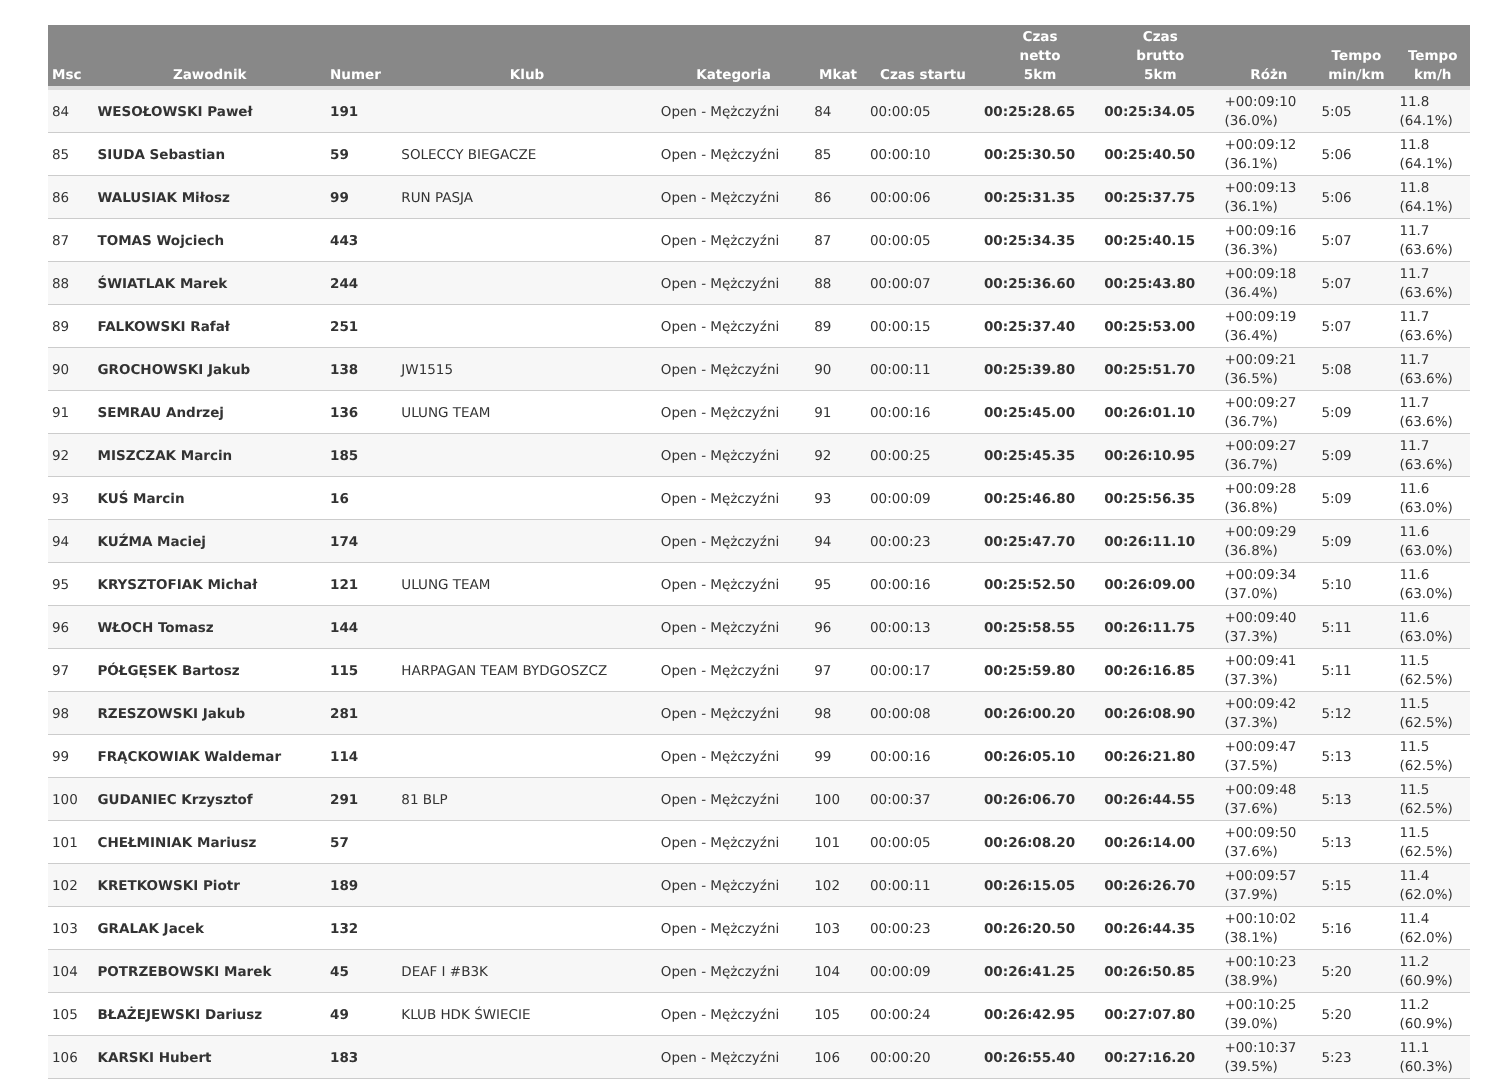| Msc | Zawodnik | Numer | Klub | Kategoria | Mkat | Czas startu | Czas netto 5km | Czas brutto 5km | Różn | Tempo min/km | Tempo km/h |
| --- | --- | --- | --- | --- | --- | --- | --- | --- | --- | --- | --- |
| 84 | WESOŁOWSKI Paweł | 191 | | Open - Mężczyźni | 84 | 00:00:05 | 00:25:28.65 | 00:25:34.05 | +00:09:10 (36.0%) | 5:05 | 11.8 (64.1%) |
| 85 | SIUDA Sebastian | 59 | SOLECCY BIEGACZE | Open - Mężczyźni | 85 | 00:00:10 | 00:25:30.50 | 00:25:40.50 | +00:09:12 (36.1%) | 5:06 | 11.8 (64.1%) |
| 86 | WALUSIAK Miłosz | 99 | RUN PASJA | Open - Mężczyźni | 86 | 00:00:06 | 00:25:31.35 | 00:25:37.75 | +00:09:13 (36.1%) | 5:06 | 11.8 (64.1%) |
| 87 | TOMAS Wojciech | 443 | | Open - Mężczyźni | 87 | 00:00:05 | 00:25:34.35 | 00:25:40.15 | +00:09:16 (36.3%) | 5:07 | 11.7 (63.6%) |
| 88 | ŚWIATLAK Marek | 244 | | Open - Mężczyźni | 88 | 00:00:07 | 00:25:36.60 | 00:25:43.80 | +00:09:18 (36.4%) | 5:07 | 11.7 (63.6%) |
| 89 | FALKOWSKI Rafał | 251 | | Open - Mężczyźni | 89 | 00:00:15 | 00:25:37.40 | 00:25:53.00 | +00:09:19 (36.4%) | 5:07 | 11.7 (63.6%) |
| 90 | GROCHOWSKI Jakub | 138 | JW1515 | Open - Mężczyźni | 90 | 00:00:11 | 00:25:39.80 | 00:25:51.70 | +00:09:21 (36.5%) | 5:08 | 11.7 (63.6%) |
| 91 | SEMRAU Andrzej | 136 | ULUNG TEAM | Open - Mężczyźni | 91 | 00:00:16 | 00:25:45.00 | 00:26:01.10 | +00:09:27 (36.7%) | 5:09 | 11.7 (63.6%) |
| 92 | MISZCZAK Marcin | 185 | | Open - Mężczyźni | 92 | 00:00:25 | 00:25:45.35 | 00:26:10.95 | +00:09:27 (36.7%) | 5:09 | 11.7 (63.6%) |
| 93 | KUŚ Marcin | 16 | | Open - Mężczyźni | 93 | 00:00:09 | 00:25:46.80 | 00:25:56.35 | +00:09:28 (36.8%) | 5:09 | 11.6 (63.0%) |
| 94 | KUŹMA Maciej | 174 | | Open - Mężczyźni | 94 | 00:00:23 | 00:25:47.70 | 00:26:11.10 | +00:09:29 (36.8%) | 5:09 | 11.6 (63.0%) |
| 95 | KRYSZTOFIAK Michał | 121 | ULUNG TEAM | Open - Mężczyźni | 95 | 00:00:16 | 00:25:52.50 | 00:26:09.00 | +00:09:34 (37.0%) | 5:10 | 11.6 (63.0%) |
| 96 | WŁOCH Tomasz | 144 | | Open - Mężczyźni | 96 | 00:00:13 | 00:25:58.55 | 00:26:11.75 | +00:09:40 (37.3%) | 5:11 | 11.6 (63.0%) |
| 97 | PÓŁGĘSEK Bartosz | 115 | HARPAGAN TEAM BYDGOSZCZ | Open - Mężczyźni | 97 | 00:00:17 | 00:25:59.80 | 00:26:16.85 | +00:09:41 (37.3%) | 5:11 | 11.5 (62.5%) |
| 98 | RZESZOWSKI Jakub | 281 | | Open - Mężczyźni | 98 | 00:00:08 | 00:26:00.20 | 00:26:08.90 | +00:09:42 (37.3%) | 5:12 | 11.5 (62.5%) |
| 99 | FRĄCKOWIAK Waldemar | 114 | | Open - Mężczyźni | 99 | 00:00:16 | 00:26:05.10 | 00:26:21.80 | +00:09:47 (37.5%) | 5:13 | 11.5 (62.5%) |
| 100 | GUDANIEC Krzysztof | 291 | 81 BLP | Open - Mężczyźni | 100 | 00:00:37 | 00:26:06.70 | 00:26:44.55 | +00:09:48 (37.6%) | 5:13 | 11.5 (62.5%) |
| 101 | CHEŁMINIAK Mariusz | 57 | | Open - Mężczyźni | 101 | 00:00:05 | 00:26:08.20 | 00:26:14.00 | +00:09:50 (37.6%) | 5:13 | 11.5 (62.5%) |
| 102 | KRETKOWSKI Piotr | 189 | | Open - Mężczyźni | 102 | 00:00:11 | 00:26:15.05 | 00:26:26.70 | +00:09:57 (37.9%) | 5:15 | 11.4 (62.0%) |
| 103 | GRALAK Jacek | 132 | | Open - Mężczyźni | 103 | 00:00:23 | 00:26:20.50 | 00:26:44.35 | +00:10:02 (38.1%) | 5:16 | 11.4 (62.0%) |
| 104 | POTRZEBOWSKI Marek | 45 | DEAF I #B3K | Open - Mężczyźni | 104 | 00:00:09 | 00:26:41.25 | 00:26:50.85 | +00:10:23 (38.9%) | 5:20 | 11.2 (60.9%) |
| 105 | BŁAŻEJEWSKI Dariusz | 49 | KLUB HDK ŚWIECIE | Open - Mężczyźni | 105 | 00:00:24 | 00:26:42.95 | 00:27:07.80 | +00:10:25 (39.0%) | 5:20 | 11.2 (60.9%) |
| 106 | KARSKI Hubert | 183 | | Open - Mężczyźni | 106 | 00:00:20 | 00:26:55.40 | 00:27:16.20 | +00:10:37 (39.5%) | 5:23 | 11.1 (60.3%) |